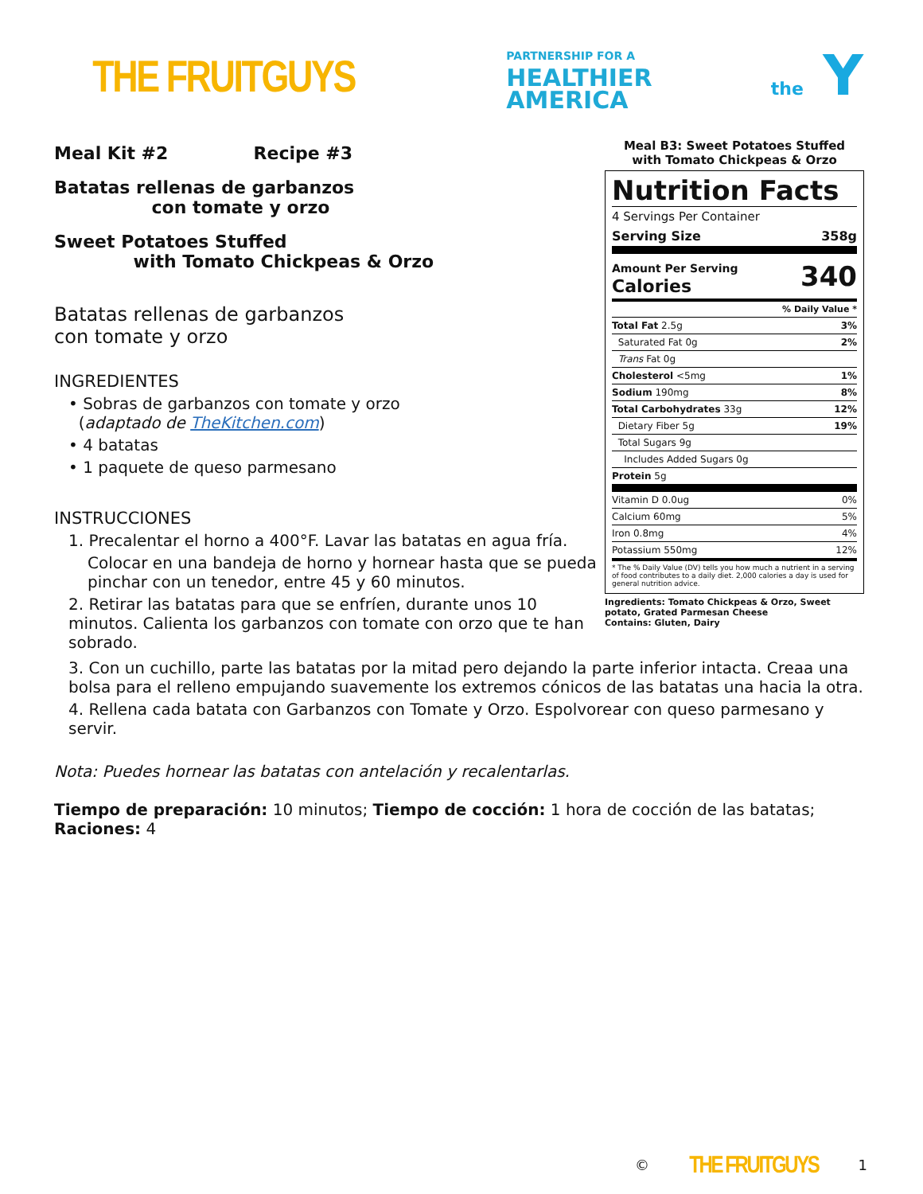THE FRUITGUYS
PARTNERSHIP FOR A
HEALTHIER
AMERICA
the Y
Meal Kit #2 Recipe #3
Batatas rellenas de garbanzos
con tomate y orzo
Sweet Potatoes Stuffed
with Tomato Chickpeas & Orzo
Batatas rellenas de garbanzos
con tomate y orzo
INGREDIENTES
• Sobras de garbanzos con tomate y orzo
(adaptado de TheKitchen.com)
• 4 batatas
• 1 paquete de queso parmesano
INSTRUCCIONES
1. Precalentar el horno a 400°F. Lavar las batatas en agua fría.
Colocar en una bandeja de horno y hornear hasta que se pueda pinchar con un tenedor, entre 45 y 60 minutos.
2. Retirar las batatas para que se enfríen, durante unos 10 minutos. Calienta los garbanzos con tomate con orzo que te han sobrado.
Meal B3: Sweet Potatoes Stuffed
with Tomato Chickpeas & Orzo
Nutrition Facts
| 4 Servings Per Container | |
| Serving Size | 358g |
| Amount Per Serving Calories | 340 |
| % Daily Value * | |
| Total Fat 2.5g | 3% |
| Saturated Fat 0g | 2% |
| Trans Fat 0g | |
| Cholesterol <5mg | 1% |
| Sodium 190mg | 8% |
| Total Carbohydrates 33g | 12% |
| Dietary Fiber 5g | 19% |
| Total Sugars 9g | |
| Includes Added Sugars 0g | |
| Protein 5g | |
| Vitamin D 0.0ug | 0% |
| Calcium 60mg | 5% |
| Iron 0.8mg | 4% |
| Potassium 550mg | 12% |
| * The % Daily Value (DV) tells you how much a nutrient in a serving of food contributes to a daily diet. 2,000 calories a day is used for general nutrition advice. | |
Ingredients: Tomato Chickpeas & Orzo, Sweet potato, Grated Parmesan Cheese
Contains: Gluten, Dairy
3. Con un cuchillo, parte las batatas por la mitad pero dejando la parte inferior intacta. Creaa una bolsa para el relleno empujando suavemente los extremos cónicos de las batatas una hacia la otra.
4. Rellena cada batata con Garbanzos con Tomate y Orzo. Espolvorear con queso parmesano y servir.
Nota: Puedes hornear las batatas con antelación y recalentarlas.
Tiempo de preparación: 10 minutos; Tiempo de cocción: 1 hora de cocción de las batatas;
Raciones: 4
© THE FRUITGUYS 1